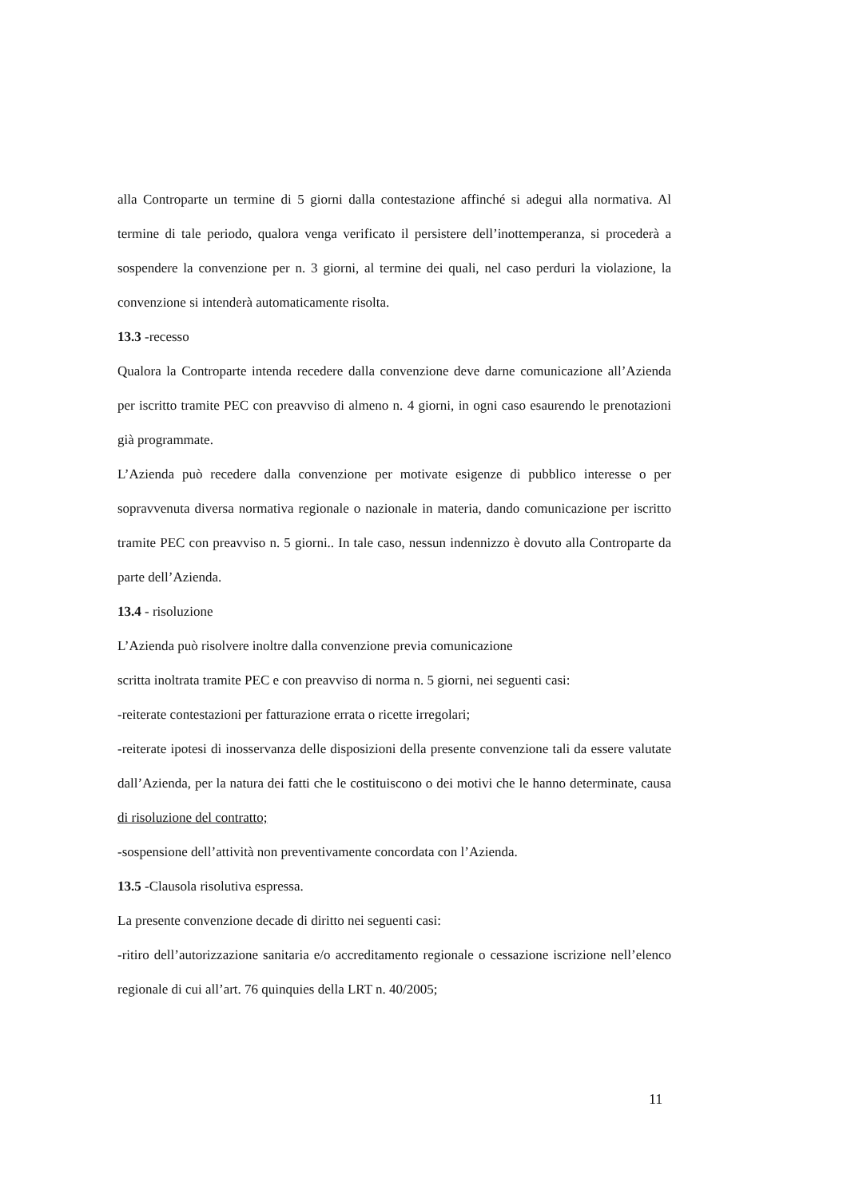alla Controparte un termine di 5 giorni dalla contestazione affinché si adegui alla normativa. Al termine di tale periodo, qualora venga verificato il persistere dell’inottemperanza, si procederà a sospendere la convenzione per n. 3 giorni, al termine dei quali, nel caso perduri la violazione, la convenzione si intenderà automaticamente risolta.
13.3 -recesso
Qualora la Controparte intenda recedere dalla convenzione deve darne comunicazione all’Azienda per iscritto tramite PEC con preavviso di almeno n. 4 giorni, in ogni caso esaurendo le prenotazioni già programmate.
L’Azienda può recedere dalla convenzione per motivate esigenze di pubblico interesse o per sopravvenuta diversa normativa regionale o nazionale in materia, dando comunicazione per iscritto tramite PEC con preavviso n. 5 giorni.. In tale caso, nessun indennizzo è dovuto alla Controparte da parte dell’Azienda.
13.4 - risoluzione
L’Azienda può risolvere inoltre dalla convenzione previa comunicazione
scritta inoltrata tramite PEC e con preavviso di norma n. 5 giorni, nei seguenti casi:
-reiterate contestazioni per fatturazione errata o ricette irregolari;
-reiterate ipotesi di inosservanza delle disposizioni della presente convenzione tali da essere valutate dall’Azienda, per la natura dei fatti che le costituiscono o dei motivi che le hanno determinate, causa di risoluzione del contratto;
-sospensione dell’attività non preventivamente concordata con l’Azienda.
13.5 -Clausola risolutiva espressa.
La presente convenzione decade di diritto nei seguenti casi:
-ritiro dell’autorizzazione sanitaria e/o accreditamento regionale o cessazione iscrizione nell’elenco regionale di cui all’art. 76 quinquies della LRT n. 40/2005;
11